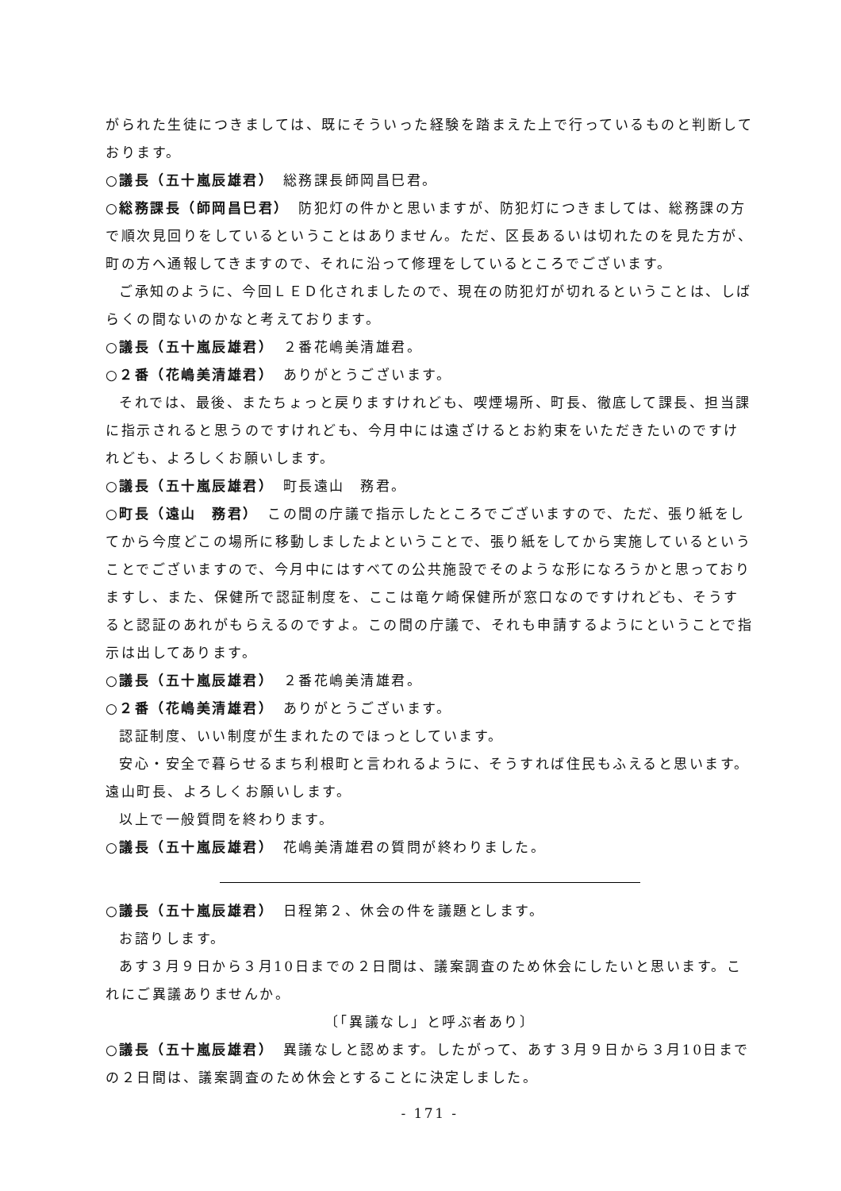がられた生徒につきましては、既にそういった経験を踏まえた上で行っているものと判断しております。
○議長（五十嵐辰雄君）　総務課長師岡昌巳君。
○総務課長（師岡昌巳君）　防犯灯の件かと思いますが、防犯灯につきましては、総務課の方で順次見回りをしているということはありません。ただ、区長あるいは切れたのを見た方が、町の方へ通報してきますので、それに沿って修理をしているところでございます。
ご承知のように、今回ＬＥＤ化されましたので、現在の防犯灯が切れるということは、しばらくの間ないのかなと考えております。
○議長（五十嵐辰雄君）　２番花嶋美清雄君。
○２番（花嶋美清雄君）　ありがとうございます。
それでは、最後、またちょっと戻りますけれども、喫煙場所、町長、徹底して課長、担当課に指示されると思うのですけれども、今月中には遠ざけるとお約束をいただきたいのですけれども、よろしくお願いします。
○議長（五十嵐辰雄君）　町長遠山　務君。
○町長（遠山　務君）　この間の庁議で指示したところでございますので、ただ、張り紙をしてから今度どこの場所に移動しましたよということで、張り紙をしてから実施しているということでございますので、今月中にはすべての公共施設でそのような形になろうかと思っておりますし、また、保健所で認証制度を、ここは竜ケ崎保健所が窓口なのですけれども、そうすると認証のあれがもらえるのですよ。この間の庁議で、それも申請するようにということで指示は出してあります。
○議長（五十嵐辰雄君）　２番花嶋美清雄君。
○２番（花嶋美清雄君）　ありがとうございます。
認証制度、いい制度が生まれたのでほっとしています。
安心・安全で暮らせるまち利根町と言われるように、そうすれば住民もふえると思います。遠山町長、よろしくお願いします。
以上で一般質問を終わります。
○議長（五十嵐辰雄君）　花嶋美清雄君の質問が終わりました。
○議長（五十嵐辰雄君）　日程第２、休会の件を議題とします。
お諮りします。
あす３月９日から３月10日までの２日間は、議案調査のため休会にしたいと思います。これにご異議ありませんか。
〔「異議なし」と呼ぶ者あり〕
○議長（五十嵐辰雄君）　異議なしと認めます。したがって、あす３月９日から３月10日までの２日間は、議案調査のため休会とすることに決定しました。
- 171 -